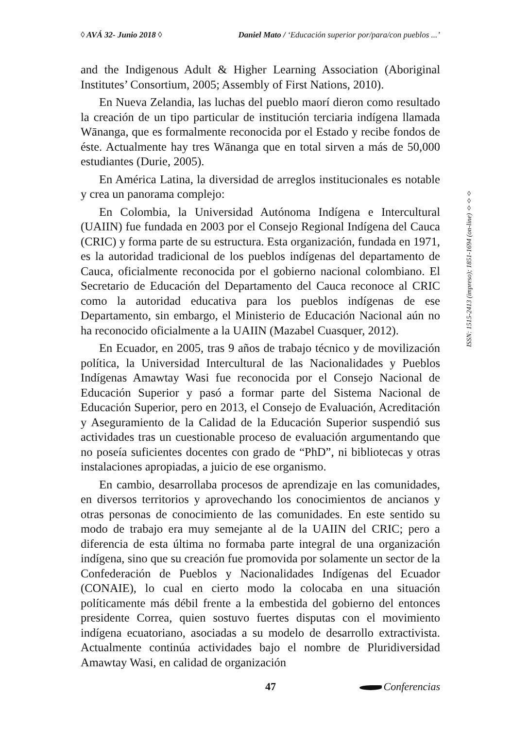◊ AVÁ 32- Junio 2018 ◊ Daniel Mato / ‘Educación superior por/para/con pueblos ...’
and the Indigenous Adult & Higher Learning Association (Aboriginal Institutes’ Consortium, 2005; Assembly of First Nations, 2010).
En Nueva Zelandia, las luchas del pueblo maorí dieron como resultado la creación de un tipo particular de institución terciaria indígena llamada Wānanga, que es formalmente reconocida por el Estado y recibe fondos de éste. Actualmente hay tres Wānanga que en total sirven a más de 50,000 estudiantes (Durie, 2005).
En América Latina, la diversidad de arreglos institucionales es notable y crea un panorama complejo:
En Colombia, la Universidad Autónoma Indígena e Intercultural (UAIIN) fue fundada en 2003 por el Consejo Regional Indígena del Cauca (CRIC) y forma parte de su estructura. Esta organización, fundada en 1971, es la autoridad tradicional de los pueblos indígenas del departamento de Cauca, oficialmente reconocida por el gobierno nacional colombiano. El Secretario de Educación del Departamento del Cauca reconoce al CRIC como la autoridad educativa para los pueblos indígenas de ese Departamento, sin embargo, el Ministerio de Educación Nacional aún no ha reconocido oficialmente a la UAIIN (Mazabel Cuasquer, 2012).
En Ecuador, en 2005, tras 9 años de trabajo técnico y de movilización política, la Universidad Intercultural de las Nacionalidades y Pueblos Indígenas Amawtay Wasi fue reconocida por el Consejo Nacional de Educación Superior y pasó a formar parte del Sistema Nacional de Educación Superior, pero en 2013, el Consejo de Evaluación, Acreditación y Aseguramiento de la Calidad de la Educación Superior suspendió sus actividades tras un cuestionable proceso de evaluación argumentando que no poseía suficientes docentes con grado de “PhD”, ni bibliotecas y otras instalaciones apropiadas, a juicio de ese organismo.
En cambio, desarrollaba procesos de aprendizaje en las comunidades, en diversos territorios y aprovechando los conocimientos de ancianos y otras personas de conocimiento de las comunidades. En este sentido su modo de trabajo era muy semejante al de la UAIIN del CRIC; pero a diferencia de esta última no formaba parte integral de una organización indígena, sino que su creación fue promovida por solamente un sector de la Confederación de Pueblos y Nacionalidades Indígenas del Ecuador (CONAIE), lo cual en cierto modo la colocaba en una situación políticamente más débil frente a la embestida del gobierno del entonces presidente Correa, quien sostuvo fuertes disputas con el movimiento indígena ecuatoriano, asociadas a su modelo de desarrollo extractivista. Actualmente continúa actividades bajo el nombre de Pluridiversidad Amawtay Wasi, en calidad de organización
ISSN: 1515-2413 (impreso); 1851-1694 (on-line) ◊◊◊
47 Conferencias